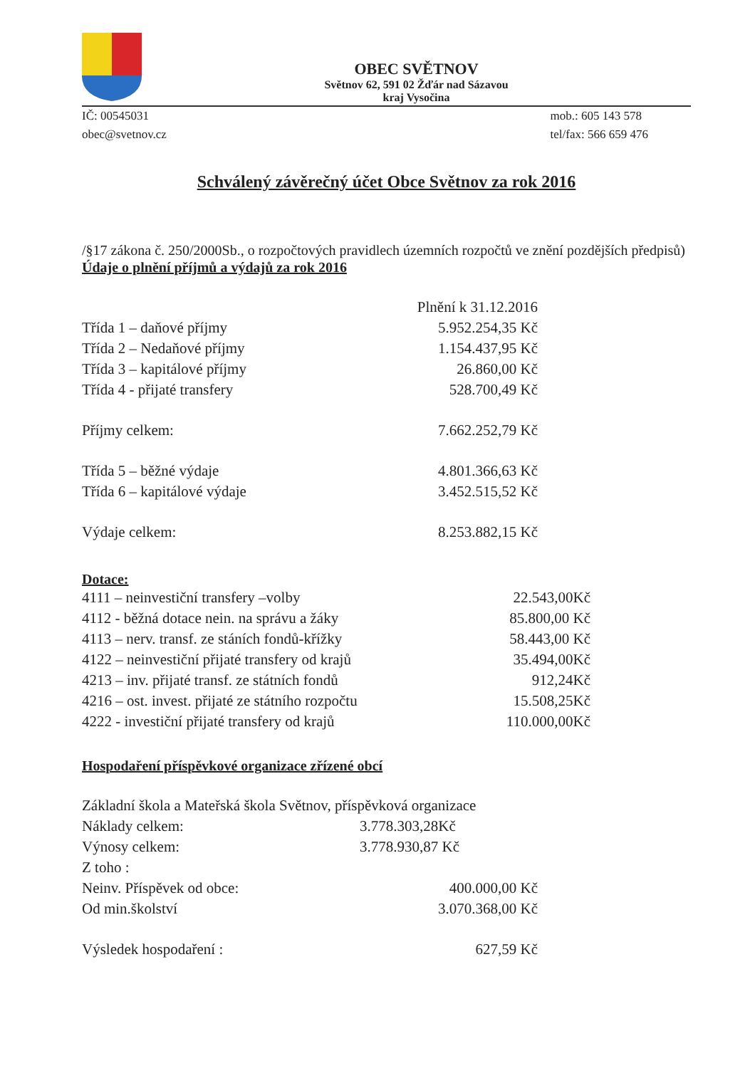OBEC SVĚTNOV
Světnov 62, 591 02 Žďár nad Sázavou
kraj Vysočina
IČ: 00545031
obec@svetnov.cz
mob.: 605 143 578
tel/fax: 566 659 476
Schválený závěrečný účet Obce Světnov za rok 2016
/§17 zákona č. 250/2000Sb., o rozpočtových pravidlech územních rozpočtů ve znění pozdějších předpisů)
Údaje o plnění příjmů a výdajů za rok 2016
| | Plnění k 31.12.2016 |
| --- | --- |
| Třída 1 – daňové příjmy | 5.952.254,35 Kč |
| Třída 2 – Nedaňové příjmy | 1.154.437,95 Kč |
| Třída 3 – kapitálové příjmy | 26.860,00 Kč |
| Třída 4 - přijaté transfery | 528.700,49 Kč |
| Příjmy celkem: | 7.662.252,79 Kč |
| Třída 5 – běžné výdaje | 4.801.366,63 Kč |
| Třída 6 – kapitálové výdaje | 3.452.515,52 Kč |
| Výdaje celkem: | 8.253.882,15 Kč |
Dotace:
| 4111 – neinvestiční transfery –volby | 22.543,00Kč |
| 4112 - běžná dotace nein. na správu a žáky | 85.800,00 Kč |
| 4113 – nerv. transf. ze stáních fondů-křížky | 58.443,00 Kč |
| 4122 – neinvestiční přijaté transfery od krajů | 35.494,00Kč |
| 4213 – inv. přijaté transf. ze státních fondů | 912,24Kč |
| 4216 – ost. invest. přijaté ze státního rozpočtu | 15.508,25Kč |
| 4222 - investiční přijaté transfery od krajů | 110.000,00Kč |
Hospodaření příspěvkové organizace zřízené obcí
Základní škola a Mateřská škola Světnov, příspěvková organizace
| Náklady celkem: | 3.778.303,28Kč |
| Výnosy celkem: | 3.778.930,87 Kč |
| Z toho : | |
| Neinv. Příspěvek od obce: | 400.000,00 Kč |
| Od min.školství | 3.070.368,00 Kč |
| Výsledek hospodaření : | 627,59 Kč |